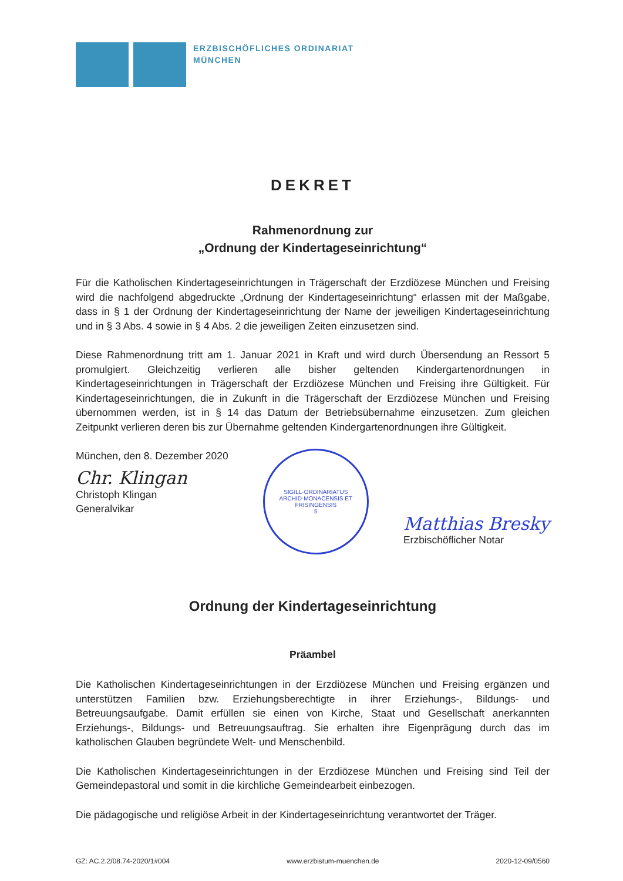ERZBISCHÖFLICHES ORDINARIAT
MÜNCHEN
DEKRET
Rahmenordnung zur
„Ordnung der Kindertageseinrichtung“
Für die Katholischen Kindertageseinrichtungen in Trägerschaft der Erzdiözese München und Freising wird die nachfolgend abgedruckte „Ordnung der Kindertageseinrichtung“ erlassen mit der Maßgabe, dass in § 1 der Ordnung der Kindertageseinrichtung der Name der jeweiligen Kindertageseinrichtung und in § 3 Abs. 4 sowie in § 4 Abs. 2 die jeweiligen Zeiten einzusetzen sind.
Diese Rahmenordnung tritt am 1. Januar 2021 in Kraft und wird durch Übersendung an Ressort 5 promulgiert. Gleichzeitig verlieren alle bisher geltenden Kindergartenordnungen in Kindertageseinrichtungen in Trägerschaft der Erzdiözese München und Freising ihre Gültigkeit. Für Kindertageseinrichtungen, die in Zukunft in die Trägerschaft der Erzdiözese München und Freising übernommen werden, ist in § 14 das Datum der Betriebsübernahme einzusetzen. Zum gleichen Zeitpunkt verlieren deren bis zur Übernahme geltenden Kindergartenordnungen ihre Gültigkeit.
München, den 8. Dezember 2020
Chr. Klingan
Christoph Klingan
Generalvikar
SIGILL·ORDINARIATUS ARCHID·MONACENSIS ET FRISINGENSIS
5
Matthias Bresky
Erzbischöflicher Notar
Ordnung der Kindertageseinrichtung
Präambel
Die Katholischen Kindertageseinrichtungen in der Erzdiözese München und Freising ergänzen und unterstützen Familien bzw. Erziehungsberechtigte in ihrer Erziehungs-, Bildungs- und Betreuungsaufgabe. Damit erfüllen sie einen von Kirche, Staat und Gesellschaft anerkannten Erziehungs-, Bildungs- und Betreuungsauftrag. Sie erhalten ihre Eigenprägung durch das im katholischen Glauben begründete Welt- und Menschenbild.
Die Katholischen Kindertageseinrichtungen in der Erzdiözese München und Freising sind Teil der Gemeindepastoral und somit in die kirchliche Gemeindearbeit einbezogen.
Die pädagogische und religiöse Arbeit in der Kindertageseinrichtung verantwortet der Träger.
GZ: AC.2.2/08.74-2020/1#004 www.erzbistum-muenchen.de 2020-12-09/0560